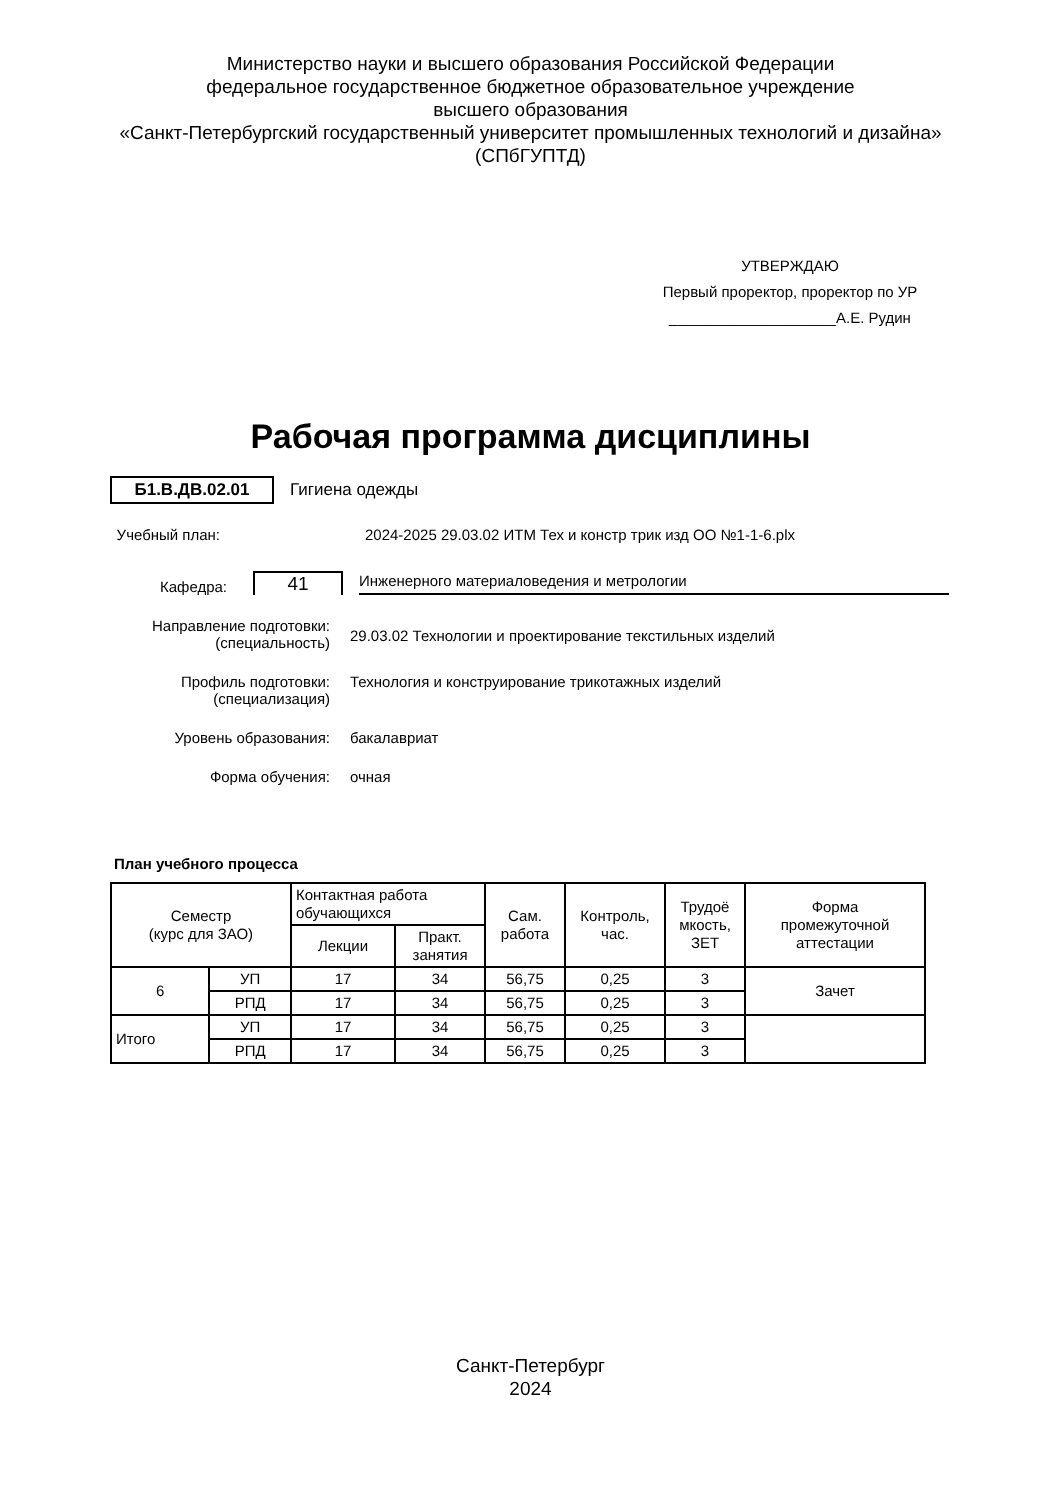Министерство науки и высшего образования Российской Федерации
федеральное государственное бюджетное образовательное учреждение
высшего образования
«Санкт-Петербургский государственный университет промышленных технологий и дизайна»
(СПбГУПТД)
УТВЕРЖДАЮ
Первый проректор, проректор по УР
____________________А.Е. Рудин
Рабочая программа дисциплины
Б1.В.ДВ.02.01 Гигиена одежды
Учебный план: 2024-2025 29.03.02 ИТМ Тех и констр трик изд ОО №1-1-6.plx
Кафедра: 41 Инженерного материаловедения и метрологии
Направление подготовки:
(специальность)
29.03.02 Технологии и проектирование текстильных изделий
Профиль подготовки:
(специализация)
Технология и конструирование трикотажных изделий
Уровень образования: бакалавриат
Форма обучения: очная
План учебного процесса
| Семестр (курс для ЗАО) | | Контактная работа обучающихся | | Сам. работа | Контроль, час. | Трудоё мкость, ЗЕТ | Форма промежуточной аттестации |
| --- | --- | --- | --- | --- | --- | --- | --- |
| | | Лекции | Практ. занятия | | | | |
| 6 | УП | 17 | 34 | 56,75 | 0,25 | 3 | Зачет |
| | РПД | 17 | 34 | 56,75 | 0,25 | 3 | |
| Итого | УП | 17 | 34 | 56,75 | 0,25 | 3 | |
| | РПД | 17 | 34 | 56,75 | 0,25 | 3 | |
Санкт-Петербург
2024